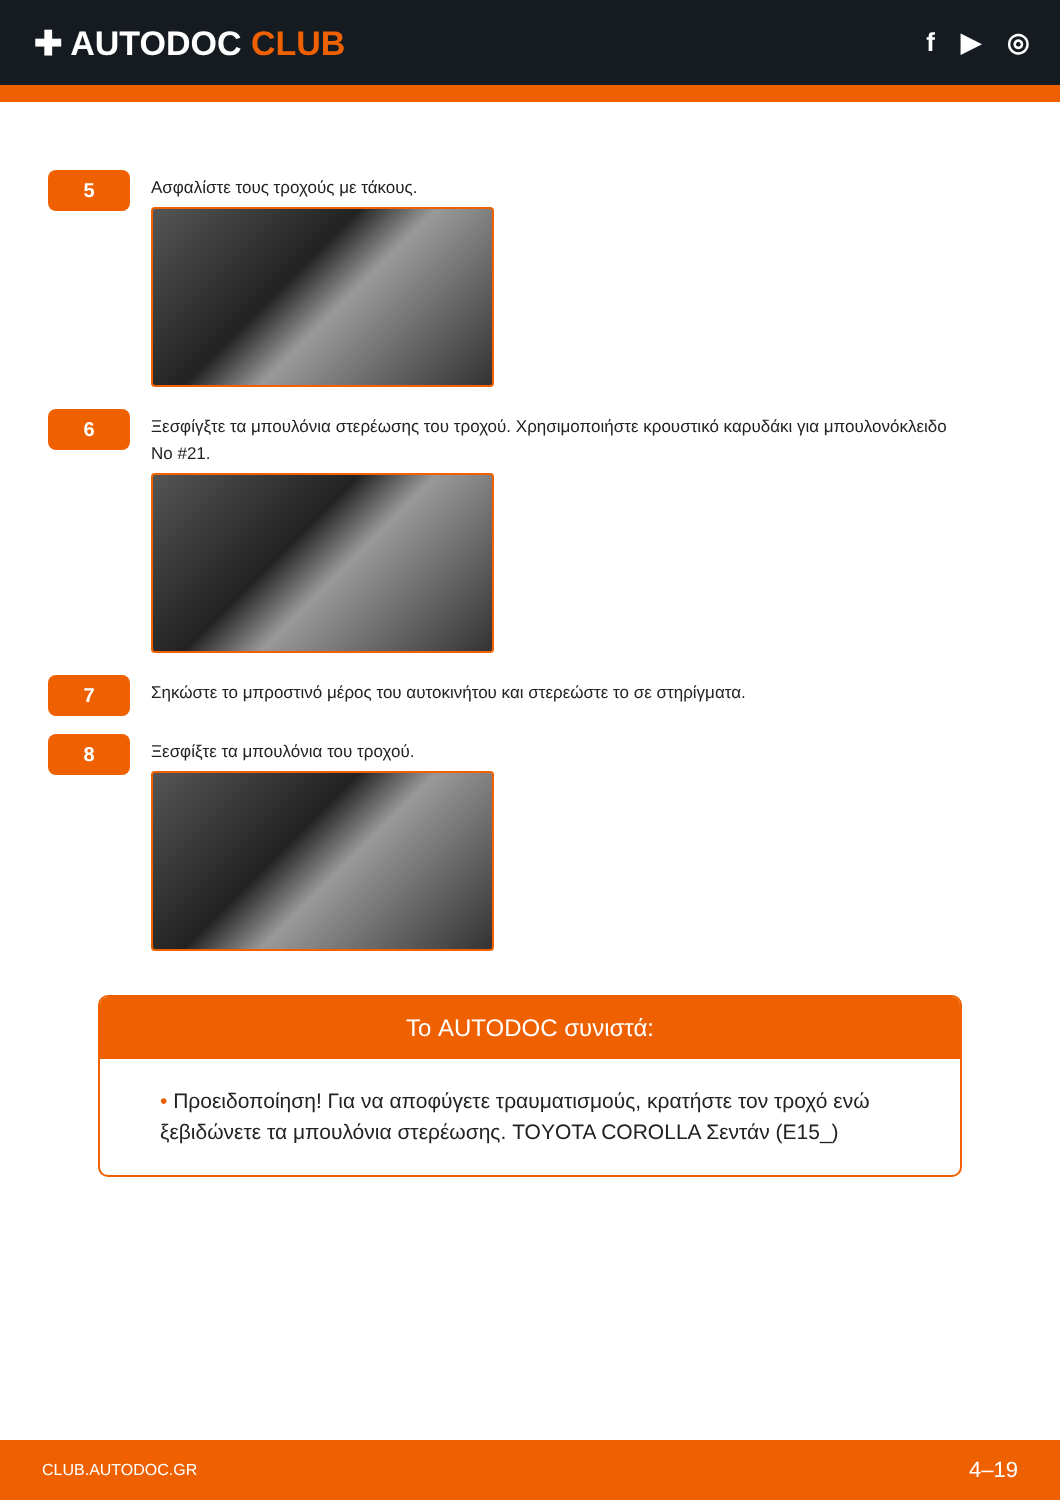✚ AUTODOC CLUB
f ▶ ◎
5
Ασφαλίστε τους τροχούς με τάκους.
6
Ξεσφίγξτε τα μπουλόνια στερέωσης του τροχού. Χρησιμοποιήστε κρουστικό καρυδάκι για μπουλονόκλειδο No #21.
7
Σηκώστε το μπροστινό μέρος του αυτοκινήτου και στερεώστε το σε στηρίγματα.
8
Ξεσφίξτε τα μπουλόνια του τροχού.
Το AUTODOC συνιστά:
• Προειδοποίηση! Για να αποφύγετε τραυματισμούς, κρατήστε τον τροχό ενώ ξεβιδώνετε τα μπουλόνια στερέωσης. TOYOTA COROLLA Σεντάν (E15_)
CLUB.AUTODOC.GR 4–19